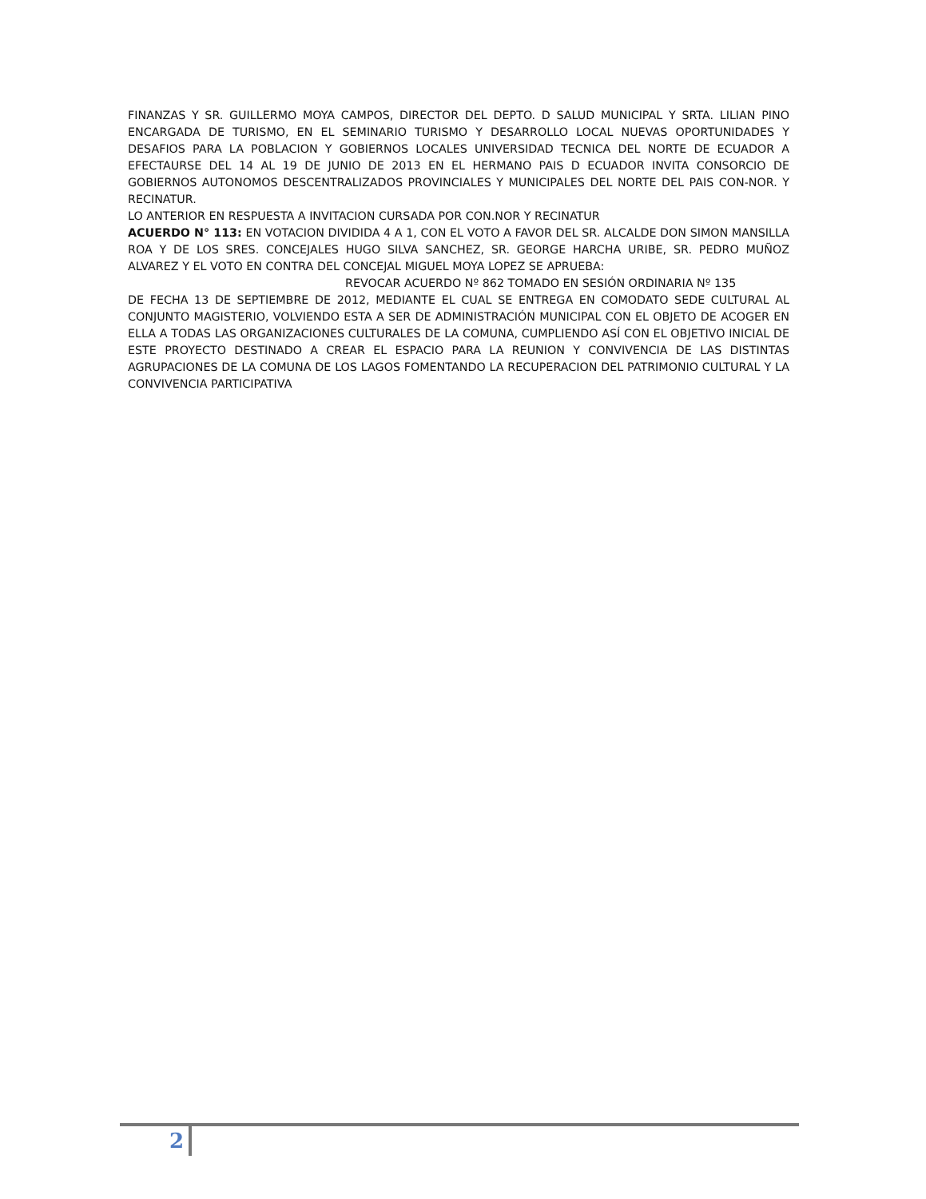FINANZAS Y SR. GUILLERMO MOYA CAMPOS, DIRECTOR DEL DEPTO. D SALUD MUNICIPAL Y SRTA. LILIAN PINO ENCARGADA DE TURISMO, EN EL SEMINARIO TURISMO Y DESARROLLO LOCAL NUEVAS OPORTUNIDADES Y DESAFIOS PARA LA POBLACION Y GOBIERNOS LOCALES UNIVERSIDAD TECNICA DEL NORTE DE ECUADOR A EFECTAURSE DEL 14 AL 19 DE JUNIO DE 2013 EN EL HERMANO PAIS D ECUADOR INVITA CONSORCIO DE GOBIERNOS AUTONOMOS DESCENTRALIZADOS PROVINCIALES Y MUNICIPALES DEL NORTE DEL PAIS CON-NOR. Y RECINATUR.
LO ANTERIOR EN RESPUESTA A INVITACION CURSADA POR CON.NOR Y RECINATUR
ACUERDO N° 113: EN VOTACION DIVIDIDA 4 A 1, CON EL VOTO A FAVOR DEL SR. ALCALDE DON SIMON MANSILLA ROA Y DE LOS SRES. CONCEJALES HUGO SILVA SANCHEZ, SR. GEORGE HARCHA URIBE, SR. PEDRO MUÑOZ ALVAREZ Y EL VOTO EN CONTRA DEL CONCEJAL MIGUEL MOYA LOPEZ SE APRUEBA:
REVOCAR ACUERDO Nº 862 TOMADO EN SESIÓN ORDINARIA Nº 135
DE FECHA 13 DE SEPTIEMBRE DE 2012, MEDIANTE EL CUAL SE ENTREGA EN COMODATO SEDE CULTURAL AL CONJUNTO MAGISTERIO, VOLVIENDO ESTA A SER DE ADMINISTRACIÓN MUNICIPAL CON EL OBJETO DE ACOGER EN ELLA A TODAS LAS ORGANIZACIONES CULTURALES DE LA COMUNA, CUMPLIENDO ASÍ CON EL OBJETIVO INICIAL DE ESTE PROYECTO DESTINADO A CREAR EL ESPACIO PARA LA REUNION Y CONVIVENCIA DE LAS DISTINTAS AGRUPACIONES DE LA COMUNA DE LOS LAGOS FOMENTANDO LA RECUPERACION DEL PATRIMONIO CULTURAL Y LA CONVIVENCIA PARTICIPATIVA
2